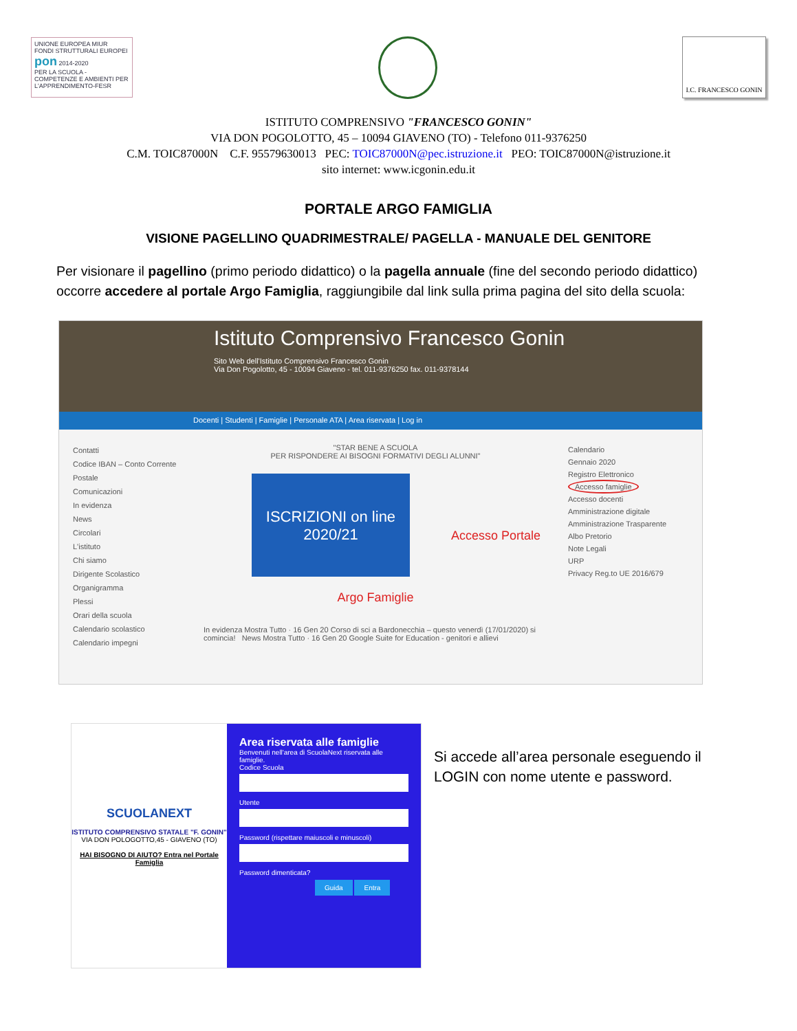UNIONE EUROPEA MIUR
FONDI STRUTTURALI EUROPEI pon 2014-2020
PER LA SCUOLA - COMPETENZE E AMBIENTI PER L'APPRENDIMENTO-FESR
I.C. FRANCESCO GONIN
ISTITUTO COMPRENSIVO "FRANCESCO GONIN"
VIA DON POGOLOTTO, 45 – 10094 GIAVENO (TO) - Telefono 011-9376250
C.M. TOIC87000N C.F. 95579630013 PEC: TOIC87000N@pec.istruzione.it PEO: TOIC87000N@istruzione.it
sito internet: www.icgonin.edu.it
PORTALE ARGO FAMIGLIA
VISIONE PAGELLINO QUADRIMESTRALE/ PAGELLA - MANUALE DEL GENITORE
Per visionare il pagellino (primo periodo didattico) o la pagella annuale (fine del secondo periodo didattico) occorre accedere al portale Argo Famiglia, raggiungibile dal link sulla prima pagina del sito della scuola:
Istituto Comprensivo Francesco Gonin
Sito Web dell'Istituto Comprensivo Francesco Gonin
Via Don Pogolotto, 45 - 10094 Giaveno - tel. 011-9376250 fax. 011-9378144
Docenti | Studenti | Famiglie | Personale ATA | Area riservata | Log in
Contatti
Codice IBAN – Conto Corrente Postale
Comunicazioni
In evidenza
News
Circolari
L'istituto
Chi siamo
Dirigente Scolastico
Organigramma
Plessi
Orari della scuola
Calendario scolastico
Calendario impegni
"STAR BENE A SCUOLA
PER RISPONDERE AI BISOGNI FORMATIVI DEGLI ALUNNI"
ISCRIZIONI on line 2020/21
Accesso Portale Argo Famiglie
In evidenza Mostra Tutto · 16 Gen 20 Corso di sci a Bardonecchia – questo venerdì (17/01/2020) si comincia! News Mostra Tutto · 16 Gen 20 Google Suite for Education - genitori e allievi
Calendario
Gennaio 2020
Registro Elettronico
Accesso famiglie
Accesso docenti
Amministrazione digitale
Amministrazione Trasparente
Albo Pretorio
Note Legali
URP
Privacy Reg.to UE 2016/679
SCUOLANEXT
ISTITUTO COMPRENSIVO STATALE "F. GONIN"
VIA DON POLOGOTTO,45 - GIAVENO (TO)
HAI BISOGNO DI AIUTO? Entra nel Portale Famiglia
Area riservata alle famiglie
Benvenuti nell'area di ScuolaNext riservata alle famiglie.
Codice Scuola
Utente
Password (rispettare maiuscoli e minuscoli)
Password dimenticata?
Guida Entra
Si accede all’area personale eseguendo il LOGIN con nome utente e password.